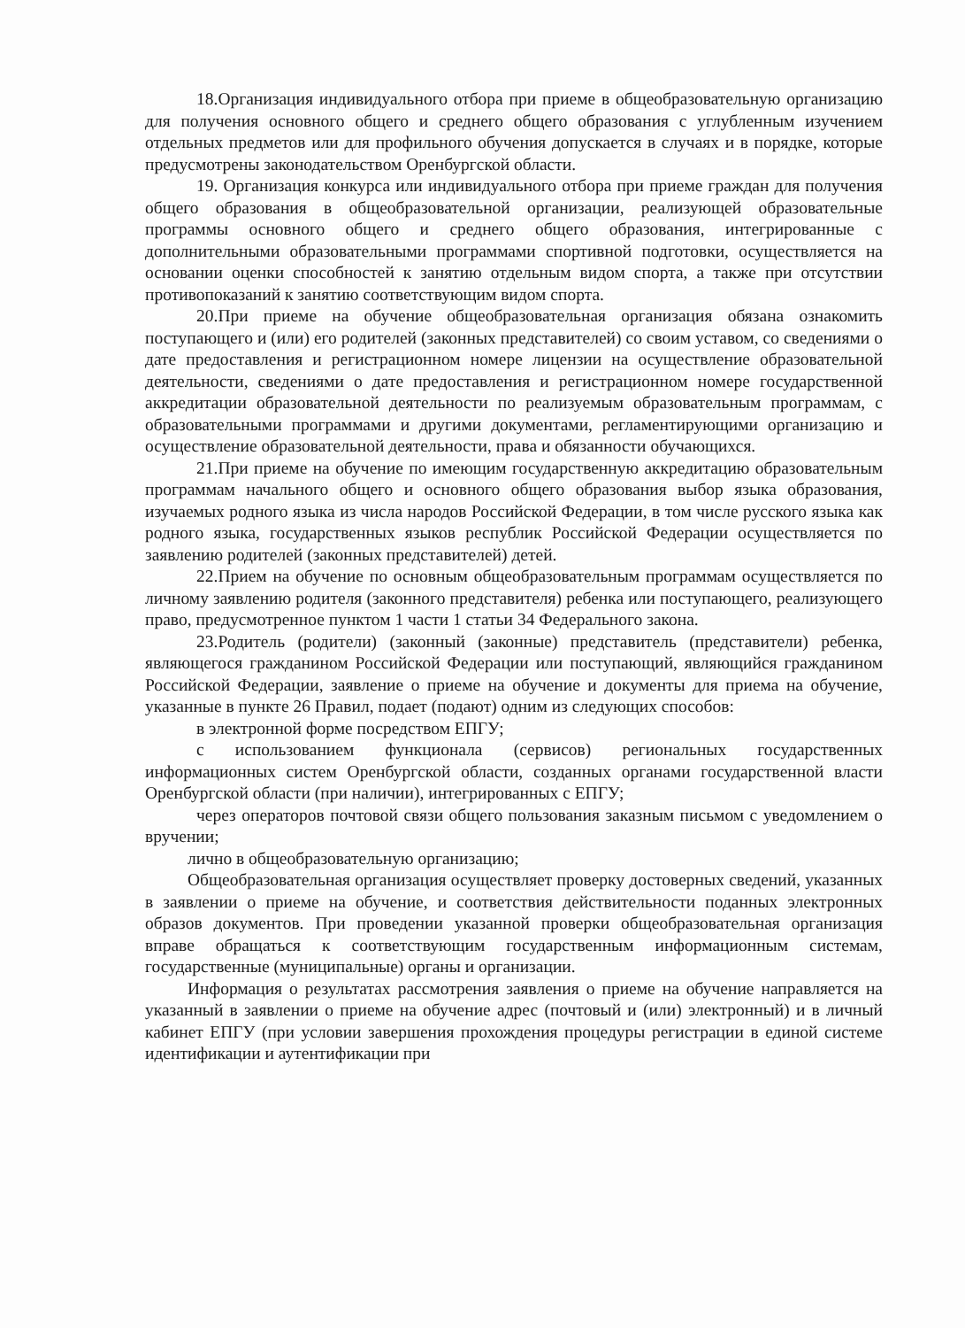18.Организация индивидуального отбора при приеме в общеобразовательную организацию для получения основного общего и среднего общего образования с углубленным изучением отдельных предметов или для профильного обучения допускается в случаях и в порядке, которые предусмотрены законодательством Оренбургской области.
19. Организация конкурса или индивидуального отбора при приеме граждан для получения общего образования в общеобразовательной организации, реализующей образовательные программы основного общего и среднего общего образования, интегрированные с дополнительными образовательными программами спортивной подготовки, осуществляется на основании оценки способностей к занятию отдельным видом спорта, а также при отсутствии противопоказаний к занятию соответствующим видом спорта.
20.При приеме на обучение общеобразовательная организация обязана ознакомить поступающего и (или) его родителей (законных представителей) со своим уставом, со сведениями о дате предоставления и регистрационном номере лицензии на осуществление образовательной деятельности, сведениями о дате предоставления и регистрационном номере государственной аккредитации образовательной деятельности по реализуемым образовательным программам, с образовательными программами и другими документами, регламентирующими организацию и осуществление образовательной деятельности, права и обязанности обучающихся.
21.При приеме на обучение по имеющим государственную аккредитацию образовательным программам начального общего и основного общего образования выбор языка образования, изучаемых родного языка из числа народов Российской Федерации, в том числе русского языка как родного языка, государственных языков республик Российской Федерации осуществляется по заявлению родителей (законных представителей) детей.
22.Прием на обучение по основным общеобразовательным программам осуществляется по личному заявлению родителя (законного представителя) ребенка или поступающего, реализующего право, предусмотренное пунктом 1 части 1 статьи 34 Федерального закона.
23.Родитель (родители) (законный (законные) представитель (представители) ребенка, являющегося гражданином Российской Федерации или поступающий, являющийся гражданином Российской Федерации, заявление о приеме на обучение и документы для приема на обучение, указанные в пункте 26 Правил, подает (подают) одним из следующих способов:
в электронной форме посредством ЕПГУ;
с использованием функционала (сервисов) региональных государственных информационных систем Оренбургской области, созданных органами государственной власти Оренбургской области (при наличии), интегрированных с ЕПГУ;
через операторов почтовой связи общего пользования заказным письмом с уведомлением о вручении;
лично в общеобразовательную организацию;
Общеобразовательная организация осуществляет проверку достоверных сведений, указанных в заявлении о приеме на обучение, и соответствия действительности поданных электронных образов документов. При проведении указанной проверки общеобразовательная организация вправе обращаться к соответствующим государственным информационным системам, государственные (муниципальные) органы и организации.
Информация о результатах рассмотрения заявления о приеме на обучение направляется на указанный в заявлении о приеме на обучение адрес (почтовый и (или) электронный) и в личный кабинет ЕПГУ (при условии завершения прохождения процедуры регистрации в единой системе идентификации и аутентификации при